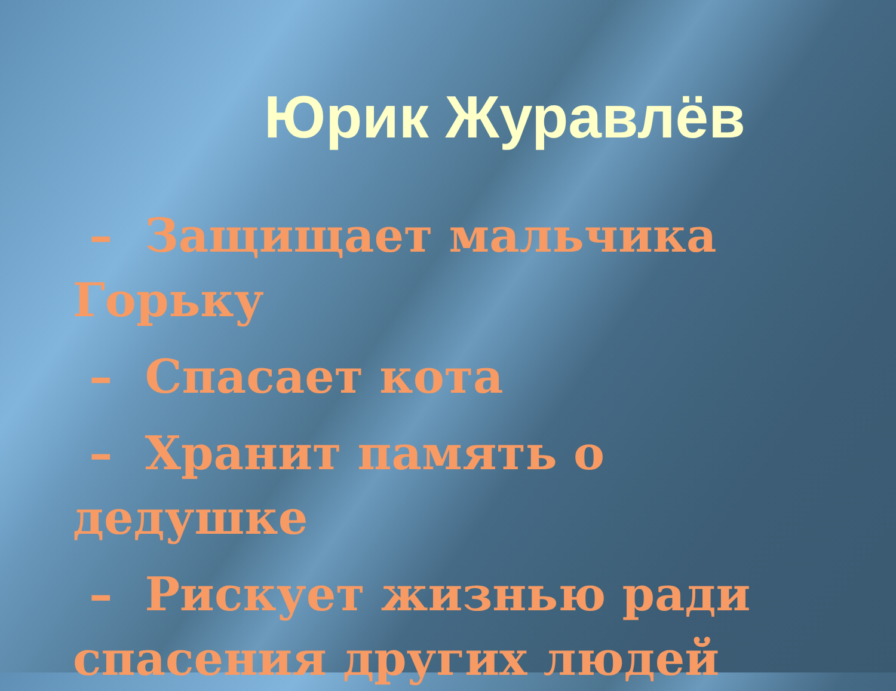Юрик Журавлёв
– Защищает мальчика Горьку
– Спасает кота
– Хранит память о дедушке
– Рискует жизнью ради спасения других людей